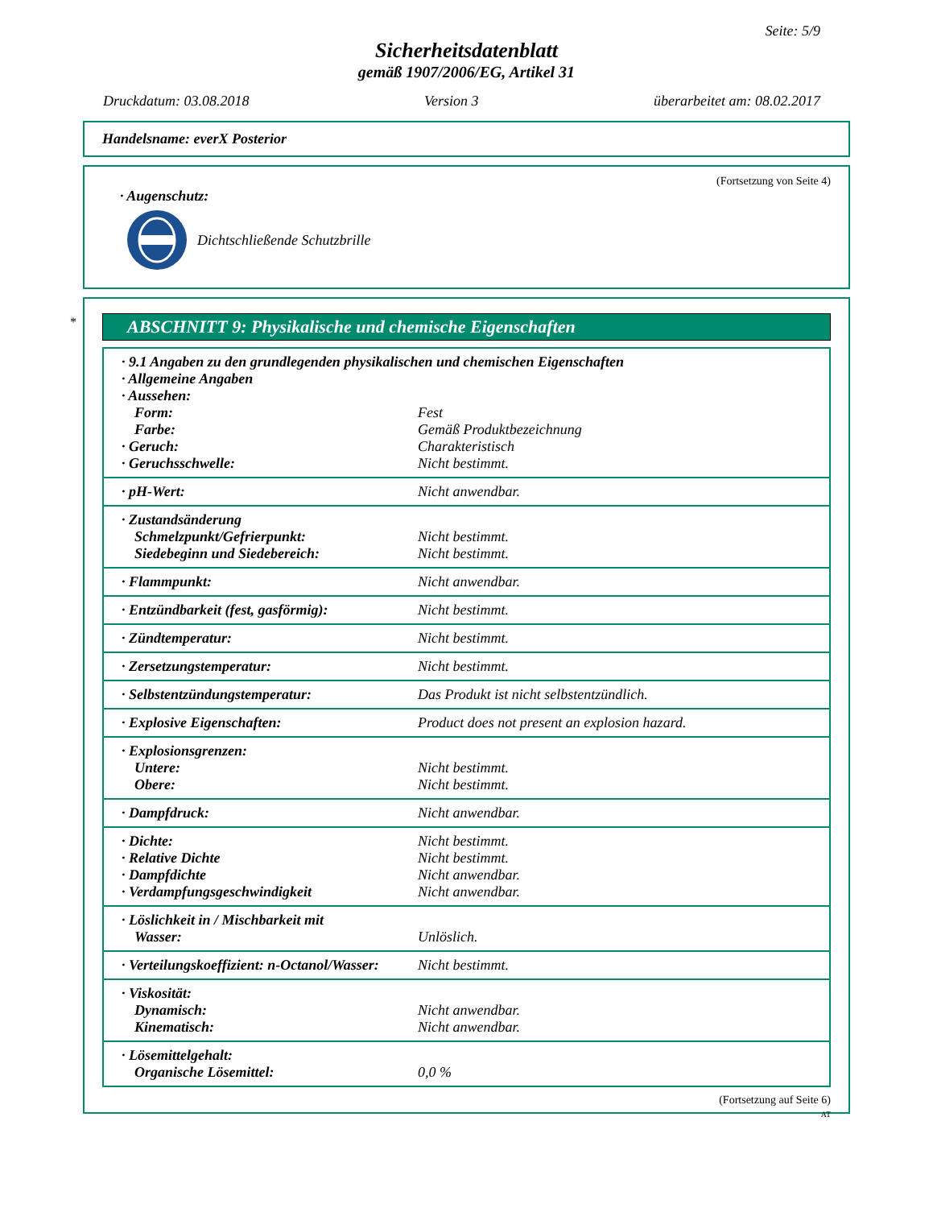Seite: 5/9
Sicherheitsdatenblatt
gemäß 1907/2006/EG, Artikel 31
Druckdatum: 03.08.2018 Version 3 überarbeitet am: 08.02.2017
Handelsname: everX Posterior
(Fortsetzung von Seite 4)
· Augenschutz:
Dichtschließende Schutzbrille
*
ABSCHNITT 9: Physikalische und chemische Eigenschaften
| · 9.1 Angaben zu den grundlegenden physikalischen und chemischen Eigenschaften | |
| · Allgemeine Angaben | |
| · Aussehen: | |
| Form: | Fest |
| Farbe: | Gemäß Produktbezeichnung |
| · Geruch: | Charakteristisch |
| · Geruchsschwelle: | Nicht bestimmt. |
| · pH-Wert: | Nicht anwendbar. |
| · Zustandsänderung | |
| Schmelzpunkt/Gefrierpunkt: | Nicht bestimmt. |
| Siedebeginn und Siedebereich: | Nicht bestimmt. |
| · Flammpunkt: | Nicht anwendbar. |
| · Entzündbarkeit (fest, gasförmig): | Nicht bestimmt. |
| · Zündtemperatur: | Nicht bestimmt. |
| · Zersetzungstemperatur: | Nicht bestimmt. |
| · Selbstentzündungstemperatur: | Das Produkt ist nicht selbstentzündlich. |
| · Explosive Eigenschaften: | Product does not present an explosion hazard. |
| · Explosionsgrenzen: | |
| Untere: | Nicht bestimmt. |
| Obere: | Nicht bestimmt. |
| · Dampfdruck: | Nicht anwendbar. |
| · Dichte: | Nicht bestimmt. |
| · Relative Dichte | Nicht bestimmt. |
| · Dampfdichte | Nicht anwendbar. |
| · Verdampfungsgeschwindigkeit | Nicht anwendbar. |
| · Löslichkeit in / Mischbarkeit mit | |
| Wasser: | Unlöslich. |
| · Verteilungskoeffizient: n-Octanol/Wasser: | Nicht bestimmt. |
| · Viskosität: | |
| Dynamisch: | Nicht anwendbar. |
| Kinematisch: | Nicht anwendbar. |
| · Lösemittelgehalt: | |
| Organische Lösemittel: | 0,0 % |
(Fortsetzung auf Seite 6)
AT